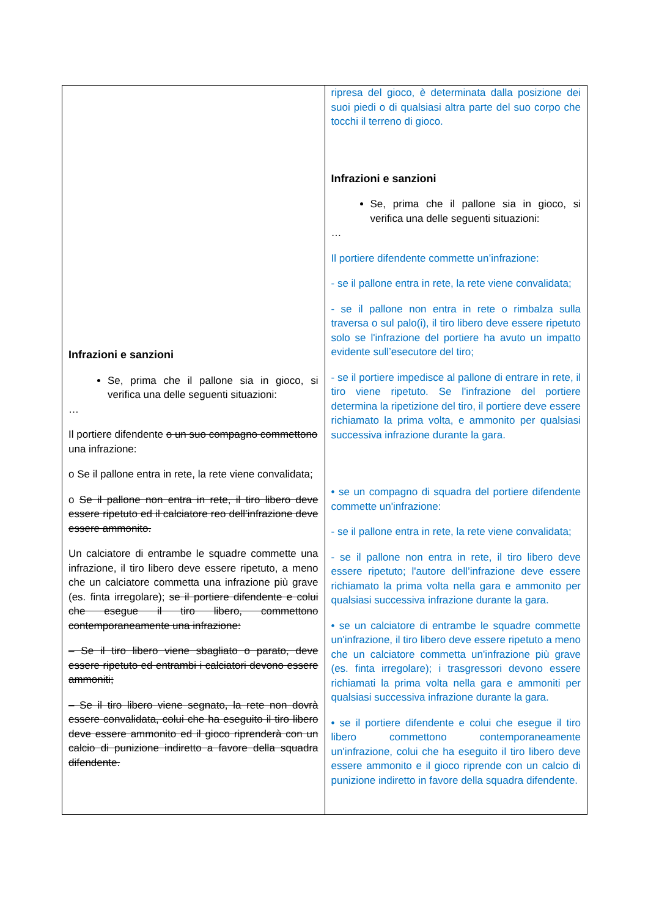| Infrazioni e sanzioni Se, prima che il pallone sia in gioco, si verifica una delle seguenti situazioni: … Il portiere difendente o un suo compagno commettono una infrazione: o Se il pallone entra in rete, la rete viene convalidata; o Se il pallone non entra in rete, il tiro libero deve essere ripetuto ed il calciatore reo dell’infrazione deve essere ammonito. Un calciatore di entrambe le squadre commette una infrazione, il tiro libero deve essere ripetuto, a meno che un calciatore commetta una infrazione più grave (es. finta irregolare); se il portiere difendente e colui che esegue il tiro libero, commettono contemporaneamente una infrazione: – Se il tiro libero viene sbagliato o parato, deve essere ripetuto ed entrambi i calciatori devono essere ammoniti; – Se il tiro libero viene segnato, la rete non dovrà essere convalidata, colui che ha eseguito il tiro libero deve essere ammonito ed il gioco riprenderà con un calcio di punizione indiretto a favore della squadra difendente. | ripresa del gioco, è determinata dalla posizione dei suoi piedi o di qualsiasi altra parte del suo corpo che tocchi il terreno di gioco. Infrazioni e sanzioni Se, prima che il pallone sia in gioco, si verifica una delle seguenti situazioni: … Il portiere difendente commette un’infrazione: - se il pallone entra in rete, la rete viene convalidata; - se il pallone non entra in rete o rimbalza sulla traversa o sul palo(i), il tiro libero deve essere ripetuto solo se l'infrazione del portiere ha avuto un impatto evidente sull’esecutore del tiro; - se il portiere impedisce al pallone di entrare in rete, il tiro viene ripetuto. Se l'infrazione del portiere determina la ripetizione del tiro, il portiere deve essere richiamato la prima volta, e ammonito per qualsiasi successiva infrazione durante la gara. • se un compagno di squadra del portiere difendente commette un'infrazione: - se il pallone entra in rete, la rete viene convalidata; - se il pallone non entra in rete, il tiro libero deve essere ripetuto; l'autore dell’infrazione deve essere richiamato la prima volta nella gara e ammonito per qualsiasi successiva infrazione durante la gara. • se un calciatore di entrambe le squadre commette un'infrazione, il tiro libero deve essere ripetuto a meno che un calciatore commetta un'infrazione più grave (es. finta irregolare); i trasgressori devono essere richiamati la prima volta nella gara e ammoniti per qualsiasi successiva infrazione durante la gara. • se il portiere difendente e colui che esegue il tiro libero commettono contemporaneamente un'infrazione, colui che ha eseguito il tiro libero deve essere ammonito e il gioco riprende con un calcio di punizione indiretto in favore della squadra difendente. |